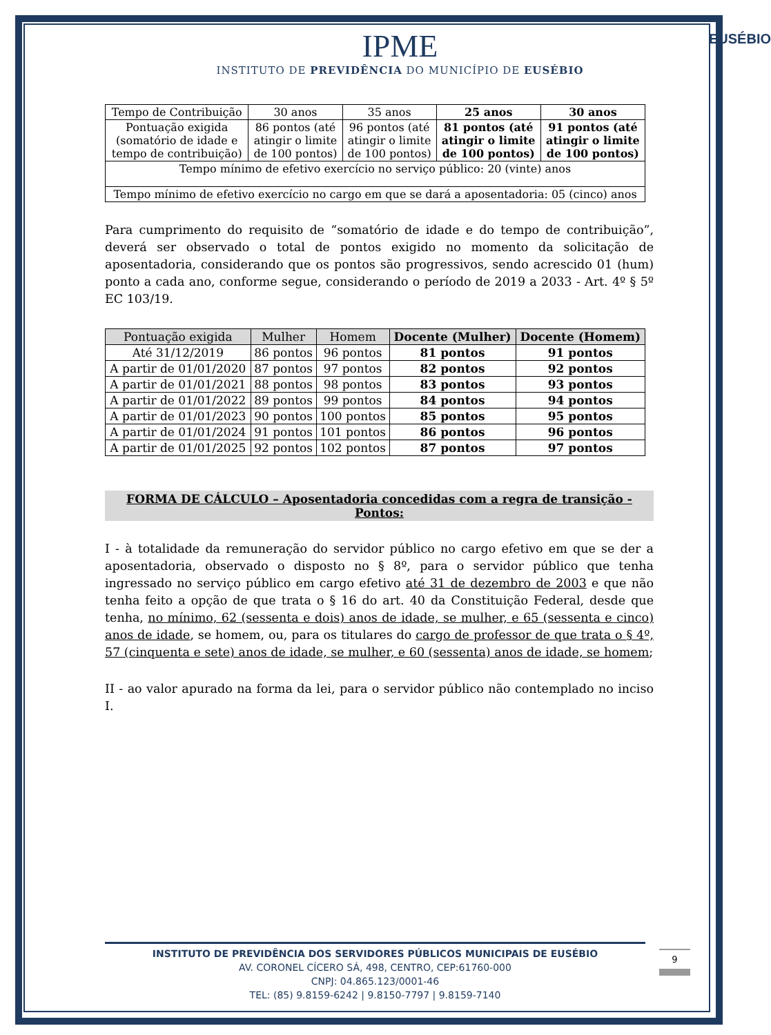EUSÉBIO
IPME
INSTITUTO DE PREVIDÊNCIA DO MUNICÍPIO DE EUSÉBIO
| Tempo de Contribuição | 30 anos | 35 anos | 25 anos | 30 anos |
| Pontuação exigida (somatório de idade e tempo de contribuição) | 86 pontos (até atingir o limite de 100 pontos) | 96 pontos (até atingir o limite de 100 pontos) | 81 pontos (até atingir o limite de 100 pontos) | 91 pontos (até atingir o limite de 100 pontos) |
| Tempo mínimo de efetivo exercício no serviço público: 20 (vinte) anos | | | | |
| Tempo mínimo de efetivo exercício no cargo em que se dará a aposentadoria: 05 (cinco) anos | | | | |
Para cumprimento do requisito de “somatório de idade e do tempo de contribuição”, deverá ser observado o total de pontos exigido no momento da solicitação de aposentadoria, considerando que os pontos são progressivos, sendo acrescido 01 (hum) ponto a cada ano, conforme segue, considerando o período de 2019 a 2033 - Art. 4º § 5º EC 103/19.
| Pontuação exigida | Mulher | Homem | Docente (Mulher) | Docente (Homem) |
| --- | --- | --- | --- | --- |
| Até 31/12/2019 | 86 pontos | 96 pontos | 81 pontos | 91 pontos |
| A partir de 01/01/2020 | 87 pontos | 97 pontos | 82 pontos | 92 pontos |
| A partir de 01/01/2021 | 88 pontos | 98 pontos | 83 pontos | 93 pontos |
| A partir de 01/01/2022 | 89 pontos | 99 pontos | 84 pontos | 94 pontos |
| A partir de 01/01/2023 | 90 pontos | 100 pontos | 85 pontos | 95 pontos |
| A partir de 01/01/2024 | 91 pontos | 101 pontos | 86 pontos | 96 pontos |
| A partir de 01/01/2025 | 92 pontos | 102 pontos | 87 pontos | 97 pontos |
FORMA DE CÁLCULO – Aposentadoria concedidas com a regra de transição - Pontos:
I - à totalidade da remuneração do servidor público no cargo efetivo em que se der a aposentadoria, observado o disposto no § 8º, para o servidor público que tenha ingressado no serviço público em cargo efetivo até 31 de dezembro de 2003 e que não tenha feito a opção de que trata o § 16 do art. 40 da Constituição Federal, desde que tenha, no mínimo, 62 (sessenta e dois) anos de idade, se mulher, e 65 (sessenta e cinco) anos de idade, se homem, ou, para os titulares do cargo de professor de que trata o § 4º, 57 (cinquenta e sete) anos de idade, se mulher, e 60 (sessenta) anos de idade, se homem;
II - ao valor apurado na forma da lei, para o servidor público não contemplado no inciso I.
INSTITUTO DE PREVIDÊNCIA DOS SERVIDORES PÚBLICOS MUNICIPAIS DE EUSÉBIO
AV. CORONEL CÍCERO SÁ, 498, CENTRO, CEP:61760-000
CNPJ: 04.865.123/0001-46
TEL: (85) 9.8159-6242 | 9.8150-7797 | 9.8159-7140
9